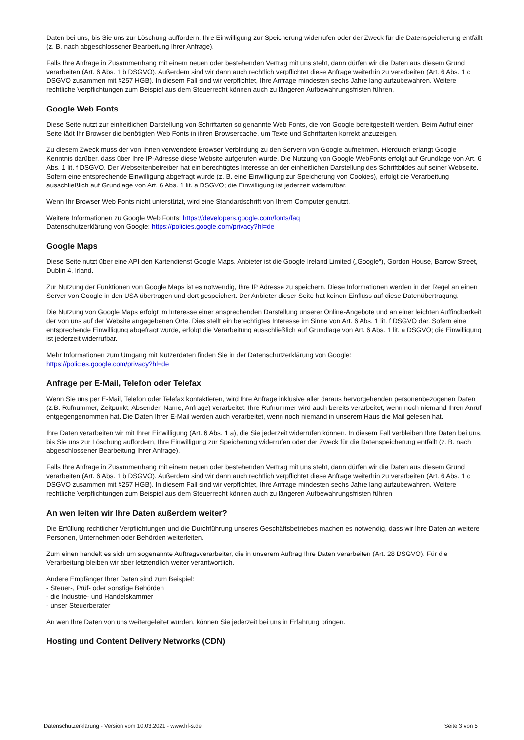Daten bei uns, bis Sie uns zur Löschung auffordern, Ihre Einwilligung zur Speicherung widerrufen oder der Zweck für die Datenspeicherung entfällt (z. B. nach abgeschlossener Bearbeitung Ihrer Anfrage).
Falls Ihre Anfrage in Zusammenhang mit einem neuen oder bestehenden Vertrag mit uns steht, dann dürfen wir die Daten aus diesem Grund verarbeiten (Art. 6 Abs. 1 b DSGVO). Außerdem sind wir dann auch rechtlich verpflichtet diese Anfrage weiterhin zu verarbeiten (Art. 6 Abs. 1 c DSGVO zusammen mit §257 HGB). In diesem Fall sind wir verpflichtet, Ihre Anfrage mindesten sechs Jahre lang aufzubewahren. Weitere rechtliche Verpflichtungen zum Beispiel aus dem Steuerrecht können auch zu längeren Aufbewahrungsfristen führen.
Google Web Fonts
Diese Seite nutzt zur einheitlichen Darstellung von Schriftarten so genannte Web Fonts, die von Google bereitgestellt werden. Beim Aufruf einer Seite lädt Ihr Browser die benötigten Web Fonts in ihren Browsercache, um Texte und Schriftarten korrekt anzuzeigen.
Zu diesem Zweck muss der von Ihnen verwendete Browser Verbindung zu den Servern von Google aufnehmen. Hierdurch erlangt Google Kenntnis darüber, dass über Ihre IP-Adresse diese Website aufgerufen wurde. Die Nutzung von Google WebFonts erfolgt auf Grundlage von Art. 6 Abs. 1 lit. f DSGVO. Der Webseitenbetreiber hat ein berechtigtes Interesse an der einheitlichen Darstellung des Schriftbildes auf seiner Webseite. Sofern eine entsprechende Einwilligung abgefragt wurde (z. B. eine Einwilligung zur Speicherung von Cookies), erfolgt die Verarbeitung ausschließlich auf Grundlage von Art. 6 Abs. 1 lit. a DSGVO; die Einwilligung ist jederzeit widerrufbar.
Wenn Ihr Browser Web Fonts nicht unterstützt, wird eine Standardschrift von Ihrem Computer genutzt.
Weitere Informationen zu Google Web Fonts: https://developers.google.com/fonts/faq
Datenschutzerklärung von Google: https://policies.google.com/privacy?hl=de
Google Maps
Diese Seite nutzt über eine API den Kartendienst Google Maps. Anbieter ist die Google Ireland Limited („Google“), Gordon House, Barrow Street, Dublin 4, Irland.
Zur Nutzung der Funktionen von Google Maps ist es notwendig, Ihre IP Adresse zu speichern. Diese Informationen werden in der Regel an einen Server von Google in den USA übertragen und dort gespeichert. Der Anbieter dieser Seite hat keinen Einfluss auf diese Datenübertragung.
Die Nutzung von Google Maps erfolgt im Interesse einer ansprechenden Darstellung unserer Online-Angebote und an einer leichten Auffindbarkeit der von uns auf der Website angegebenen Orte. Dies stellt ein berechtigtes Interesse im Sinne von Art. 6 Abs. 1 lit. f DSGVO dar. Sofern eine entsprechende Einwilligung abgefragt wurde, erfolgt die Verarbeitung ausschließlich auf Grundlage von Art. 6 Abs. 1 lit. a DSGVO; die Einwilligung ist jederzeit widerrufbar.
Mehr Informationen zum Umgang mit Nutzerdaten finden Sie in der Datenschutzerklärung von Google:
https://policies.google.com/privacy?hl=de
Anfrage per E-Mail, Telefon oder Telefax
Wenn Sie uns per E-Mail, Telefon oder Telefax kontaktieren, wird Ihre Anfrage inklusive aller daraus hervorgehenden personenbezogenen Daten (z.B. Rufnummer, Zeitpunkt, Absender, Name, Anfrage) verarbeitet. Ihre Rufnummer wird auch bereits verarbeitet, wenn noch niemand Ihren Anruf entgegengenommen hat. Die Daten Ihrer E-Mail werden auch verarbeitet, wenn noch niemand in unserem Haus die Mail gelesen hat.
Ihre Daten verarbeiten wir mit Ihrer Einwilligung (Art. 6 Abs. 1 a), die Sie jederzeit widerrufen können. In diesem Fall verbleiben Ihre Daten bei uns, bis Sie uns zur Löschung auffordern, Ihre Einwilligung zur Speicherung widerrufen oder der Zweck für die Datenspeicherung entfällt (z. B. nach abgeschlossener Bearbeitung Ihrer Anfrage).
Falls Ihre Anfrage in Zusammenhang mit einem neuen oder bestehenden Vertrag mit uns steht, dann dürfen wir die Daten aus diesem Grund verarbeiten (Art. 6 Abs. 1 b DSGVO). Außerdem sind wir dann auch rechtlich verpflichtet diese Anfrage weiterhin zu verarbeiten (Art. 6 Abs. 1 c DSGVO zusammen mit §257 HGB). In diesem Fall sind wir verpflichtet, Ihre Anfrage mindesten sechs Jahre lang aufzubewahren. Weitere rechtliche Verpflichtungen zum Beispiel aus dem Steuerrecht können auch zu längeren Aufbewahrungsfristen führen
An wen leiten wir Ihre Daten außerdem weiter?
Die Erfüllung rechtlicher Verpflichtungen und die Durchführung unseres Geschäftsbetriebes machen es notwendig, dass wir Ihre Daten an weitere Personen, Unternehmen oder Behörden weiterleiten.
Zum einen handelt es sich um sogenannte Auftragsverarbeiter, die in unserem Auftrag Ihre Daten verarbeiten (Art. 28 DSGVO). Für die Verarbeitung bleiben wir aber letztendlich weiter verantwortlich.
Andere Empfänger Ihrer Daten sind zum Beispiel:
- Steuer-, Prüf- oder sonstige Behörden
- die Industrie- und Handelskammer
- unser Steuerberater
An wen Ihre Daten von uns weitergeleitet wurden, können Sie jederzeit bei uns in Erfahrung bringen.
Hosting und Content Delivery Networks (CDN)
Datenschutzerklärung - Version vom 10.03.2021 - www.hf-s.de Seite 3 von 5